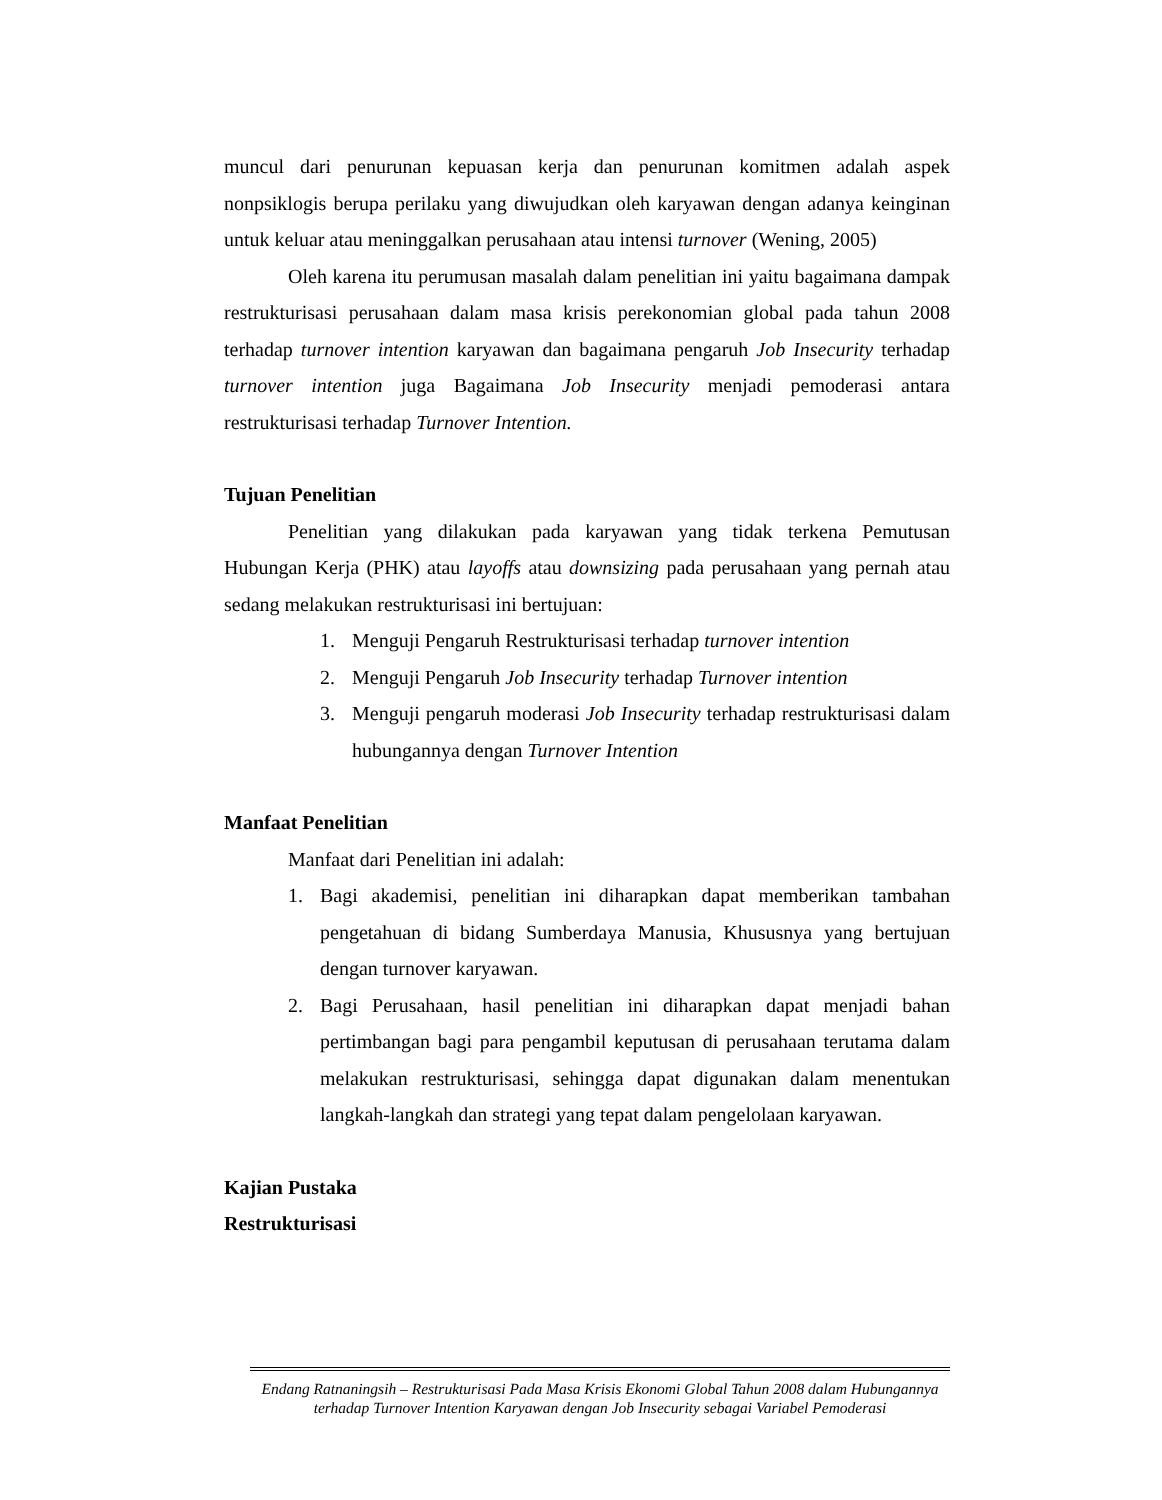muncul dari penurunan kepuasan kerja dan penurunan komitmen adalah aspek nonpsiklogis berupa perilaku yang diwujudkan oleh karyawan dengan adanya keinginan untuk keluar atau meninggalkan perusahaan atau intensi turnover (Wening, 2005)
Oleh karena itu perumusan masalah dalam penelitian ini yaitu bagaimana dampak restrukturisasi perusahaan dalam masa krisis perekonomian global pada tahun 2008 terhadap turnover intention karyawan dan bagaimana pengaruh Job Insecurity terhadap turnover intention juga Bagaimana Job Insecurity menjadi pemoderasi antara restrukturisasi terhadap Turnover Intention.
Tujuan Penelitian
Penelitian yang dilakukan pada karyawan yang tidak terkena Pemutusan Hubungan Kerja (PHK) atau layoffs atau downsizing pada perusahaan yang pernah atau sedang melakukan restrukturisasi ini bertujuan:
1. Menguji Pengaruh Restrukturisasi terhadap turnover intention
2. Menguji Pengaruh Job Insecurity terhadap Turnover intention
3. Menguji pengaruh moderasi Job Insecurity terhadap restrukturisasi dalam hubungannya dengan Turnover Intention
Manfaat Penelitian
Manfaat dari Penelitian ini adalah:
1. Bagi akademisi, penelitian ini diharapkan dapat memberikan tambahan pengetahuan di bidang Sumberdaya Manusia, Khususnya yang bertujuan dengan turnover karyawan.
2. Bagi Perusahaan, hasil penelitian ini diharapkan dapat menjadi bahan pertimbangan bagi para pengambil keputusan di perusahaan terutama dalam melakukan restrukturisasi, sehingga dapat digunakan dalam menentukan langkah-langkah dan strategi yang tepat dalam pengelolaan karyawan.
Kajian Pustaka
Restrukturisasi
Endang Ratnaningsih – Restrukturisasi Pada Masa Krisis Ekonomi Global Tahun 2008 dalam Hubungannya terhadap Turnover Intention Karyawan dengan Job Insecurity sebagai Variabel Pemoderasi